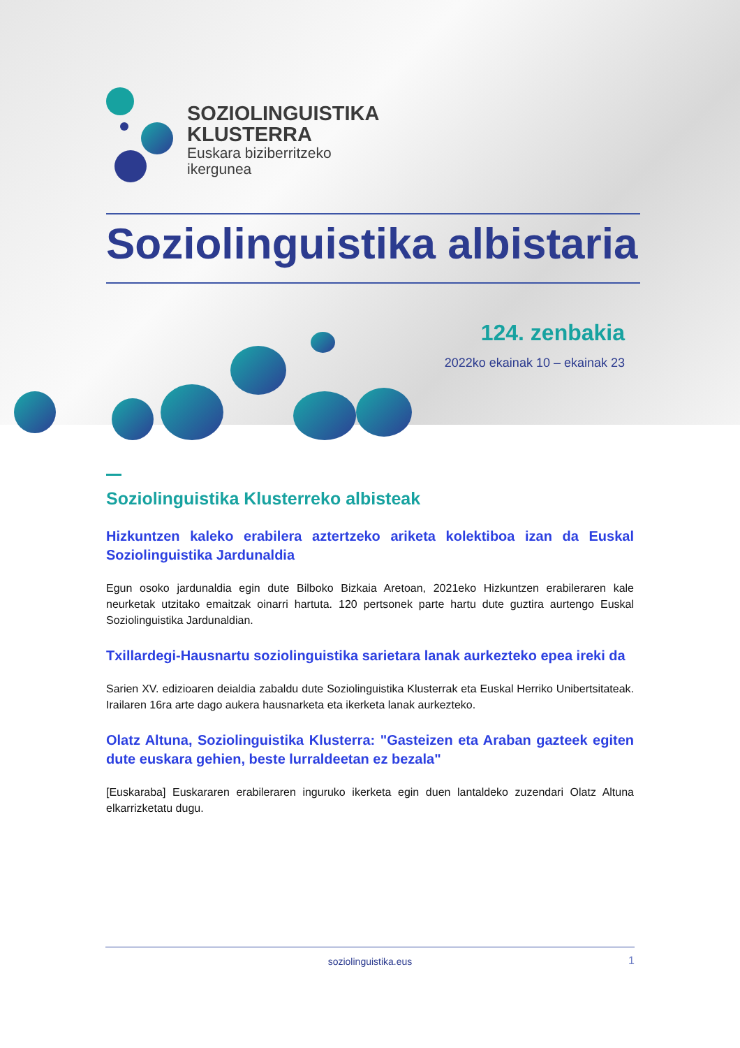SOZIOLINGUISTIKA
KLUSTERRA
Euskara biziberritzeko
ikergunea
Soziolinguistika albistaria
124. zenbakia
2022ko ekainak 10 – ekainak 23
Soziolinguistika Klusterreko albisteak
Hizkuntzen kaleko erabilera aztertzeko ariketa kolektiboa izan da Euskal Soziolinguistika Jardunaldia
Egun osoko jardunaldia egin dute Bilboko Bizkaia Aretoan, 2021eko Hizkuntzen erabileraren kale neurketak utzitako emaitzak oinarri hartuta. 120 pertsonek parte hartu dute guztira aurtengo Euskal Soziolinguistika Jardunaldian.
Txillardegi-Hausnartu soziolinguistika sarietara lanak aurkezteko epea ireki da
Sarien XV. edizioaren deialdia zabaldu dute Soziolinguistika Klusterrak eta Euskal Herriko Unibertsitateak. Irailaren 16ra arte dago aukera hausnarketa eta ikerketa lanak aurkezteko.
Olatz Altuna, Soziolinguistika Klusterra: "Gasteizen eta Araban gazteek egiten dute euskara gehien, beste lurraldeetan ez bezala"
[Euskaraba] Euskararen erabileraren inguruko ikerketa egin duen lantaldeko zuzendari Olatz Altuna elkarrizketatu dugu.
soziolinguistika.eus 1